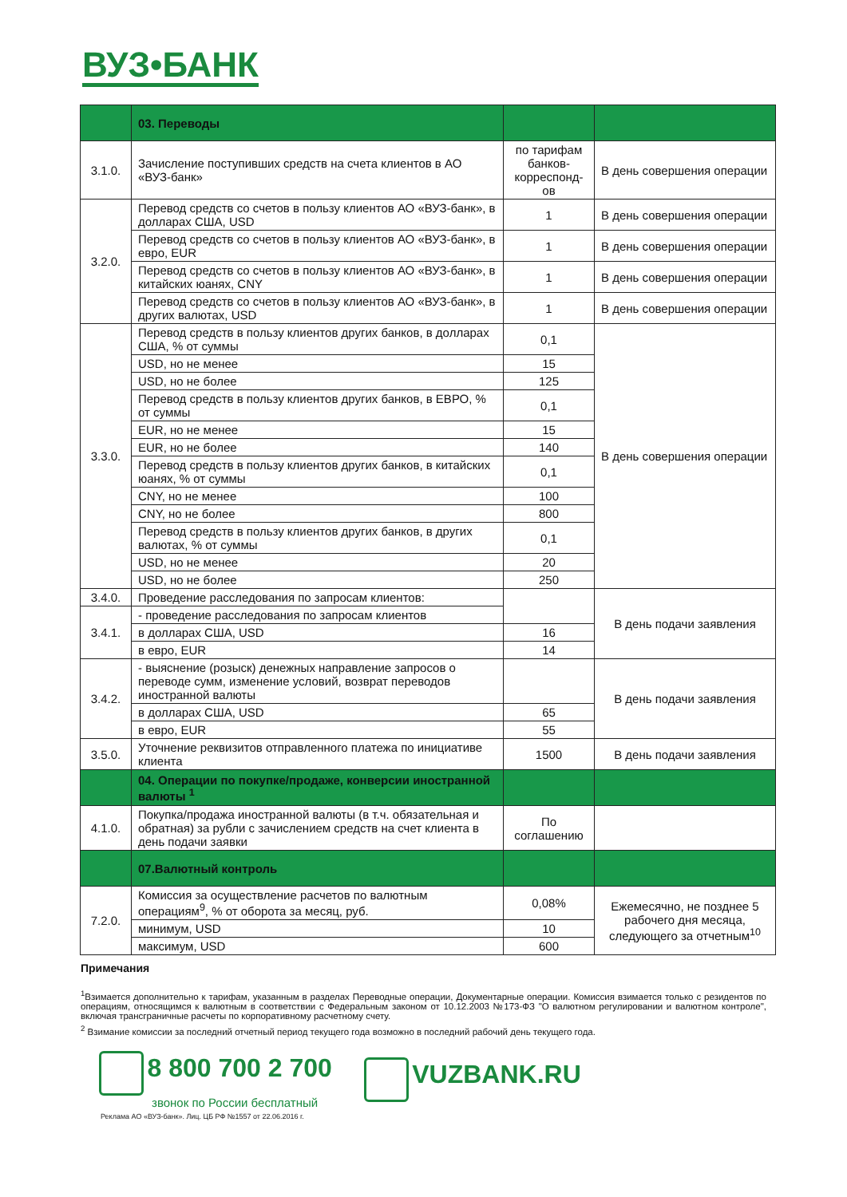ВУЗ•БАНК
| | 03. Переводы | | |
| 3.1.0. | Зачисление поступивших средств на счета клиентов в АО «ВУЗ-банк» | по тарифам банков-корреспонд-ов | В день совершения операции |
| 3.2.0. | Перевод средств со счетов в пользу клиентов АО «ВУЗ-банк», в долларах США, USD | 1 | В день совершения операции |
| | Перевод средств со счетов в пользу клиентов АО «ВУЗ-банк», в евро, EUR | 1 | В день совершения операции |
| | Перевод средств со счетов в пользу клиентов АО «ВУЗ-банк», в китайских юанях, CNY | 1 | В день совершения операции |
| | Перевод средств со счетов в пользу клиентов АО «ВУЗ-банк», в других валютах, USD | 1 | В день совершения операции |
| 3.3.0. | Перевод средств в пользу клиентов других банков, в долларах США, % от суммы | 0,1 | В день совершения операции |
| | USD, но не менее | 15 | |
| | USD, но не более | 125 | |
| | Перевод средств в пользу клиентов других банков, в ЕВРО, % от суммы | 0,1 | |
| | EUR, но не менее | 15 | |
| | EUR, но не более | 140 | |
| | Перевод средств в пользу клиентов других банков, в китайских юанях, % от суммы | 0,1 | |
| | CNY, но не менее | 100 | |
| | CNY, но не более | 800 | |
| | Перевод средств в пользу клиентов других банков, в других валютах, % от суммы | 0,1 | |
| | USD, но не менее | 20 | |
| | USD, но не более | 250 | |
| 3.4.0. | Проведение расследования по запросам клиентов: | | В день подачи заявления |
| 3.4.1. | - проведение расследования по запросам клиентов | | |
| | в долларах США, USD | 16 | |
| | в евро, EUR | 14 | |
| 3.4.2. | - выяснение (розыск) денежных направление запросов о переводе сумм, изменение условий, возврат переводов иностранной валюты | | В день подачи заявления |
| | в долларах США, USD | 65 | |
| | в евро, EUR | 55 | |
| 3.5.0. | Уточнение реквизитов отправленного платежа по инициативе клиента | 1500 | В день подачи заявления |
| | 04. Операции по покупке/продаже, конверсии иностранной валюты <sup>1</sup> | | |
| 4.1.0. | Покупка/продажа иностранной валюты (в т.ч. обязательная и обратная) за рубли с зачислением средств на счет клиента в день подачи заявки | По соглашению | |
| | 07.Валютный контроль | | |
| 7.2.0. | Комиссия за осуществление расчетов по валютным операциям<sup>9</sup>, % от оборота за месяц, руб. | 0,08% | Ежемесячно, не позднее 5 рабочего дня месяца, следующего за отчетным<sup>10</sup> |
| | минимум, USD | 10 | |
| | максимум, USD | 600 | |
Примечания
<sup>1</sup> Взимается дополнительно к тарифам, указанным в разделах Переводные операции, Документарные операции. Комиссия взимается только с резидентов по операциям, относящимся к валютным в соответствии с Федеральным законом от 10.12.2003 №173-ФЗ "О валютном регулировании и валютном контроле", включая трансграничные расчеты по корпоративному расчетному счету.
<sup>2</sup> Взимание комиссии за последний отчетный период текущего года возможно в последний рабочий день текущего года.
8 800 700 2 700
звонок по России бесплатный
VUZBANK.RU
Реклама АО «ВУЗ-банк». Лиц. ЦБ РФ №1557 от 22.06.2016 г.